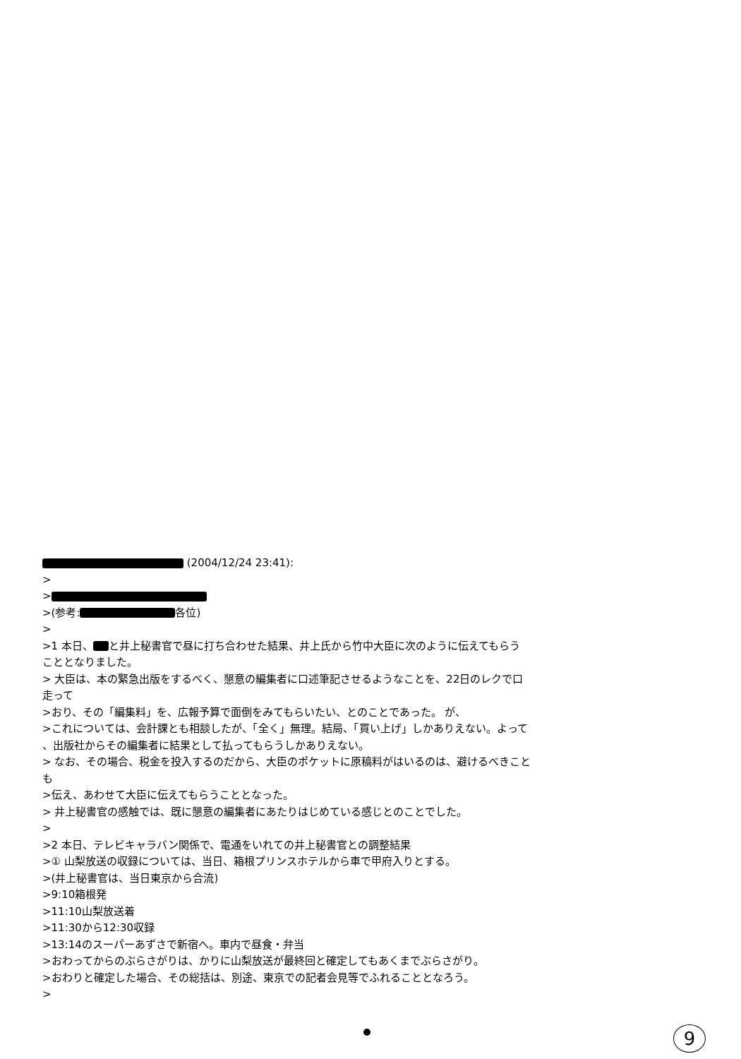(2004/12/24 23:41):
>
>
>(参考: 各位)
>
>1 本日、 と井上秘書官で昼に打ち合わせた結果、井上氏から竹中大臣に次のように伝えてもらう
こととなりました。
> 大臣は、本の緊急出版をするべく、懇意の編集者に口述筆記させるようなことを、22日のレクで口
走って
>おり、その「編集料」を、広報予算で面倒をみてもらいたい、とのことであった。 が、
>これについては、会計課とも相談したが、「全く」無理。結局、「買い上げ」しかありえない。よって
、出版社からその編集者に結果として払ってもらうしかありえない。
> なお、その場合、税金を投入するのだから、大臣のポケットに原稿料がはいるのは、避けるべきこと
も
>伝え、あわせて大臣に伝えてもらうこととなった。
> 井上秘書官の感触では、既に懇意の編集者にあたりはじめている感じとのことでした。
>
>2 本日、テレビキャラバン関係で、電通をいれての井上秘書官との調整結果
>① 山梨放送の収録については、当日、箱根プリンスホテルから車で甲府入りとする。
>(井上秘書官は、当日東京から合流)
>9:10箱根発
>11:10山梨放送着
>11:30から12:30収録
>13:14のスーパーあずさで新宿へ。車内で昼食・弁当
>おわってからのぶらさがりは、かりに山梨放送が最終回と確定してもあくまでぶらさがり。
>おわりと確定した場合、その総括は、別途、東京での記者会見等でふれることとなろう。
>
9